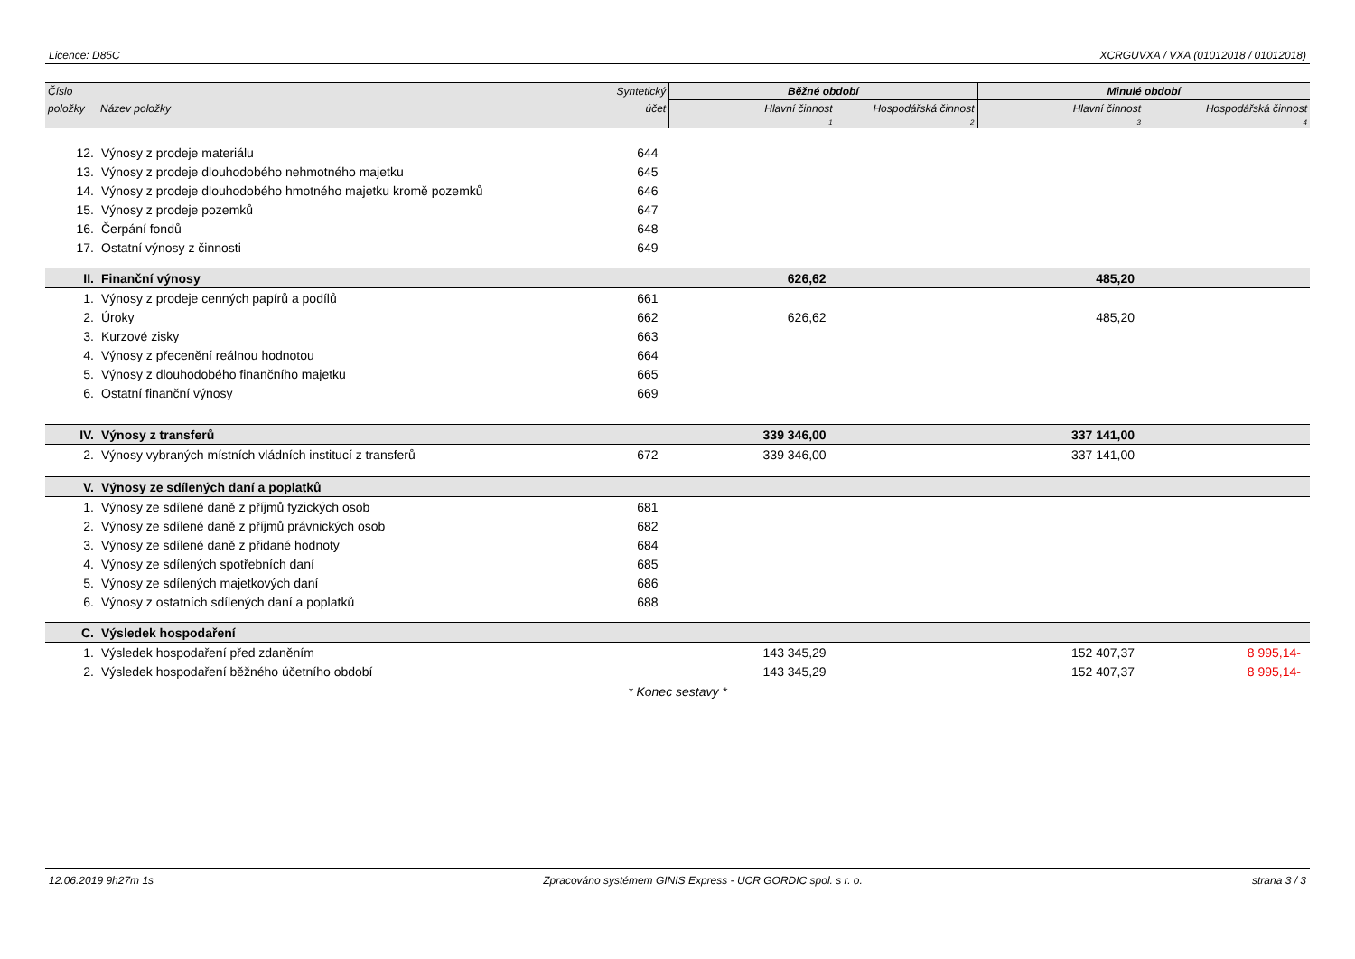Licence: D85C XCRGUVXA / VXA (01012018 / 01012018)
| Číslo | | Syntetický | Běžné období | | Minulé období | |
| --- | --- | --- | --- | --- | --- | --- |
| položky | Název položky | účet | Hlavní činnost | Hospodářská činnost | Hlavní činnost | Hospodářská činnost |
| | | | 1 | 2 | 3 | 4 |
| 12. | Výnosy z prodeje materiálu | 644 | | | | |
| 13. | Výnosy z prodeje dlouhodobého nehmotného majetku | 645 | | | | |
| 14. | Výnosy z prodeje dlouhodobého hmotného majetku kromě pozemků | 646 | | | | |
| 15. | Výnosy z prodeje pozemků | 647 | | | | |
| 16. | Čerpání fondů | 648 | | | | |
| 17. | Ostatní výnosy z činnosti | 649 | | | | |
| II. | Finanční výnosy | | 626,62 | | 485,20 | |
| 1. | Výnosy z prodeje cenných papírů a podílů | 661 | | | | |
| 2. | Úroky | 662 | 626,62 | | 485,20 | |
| 3. | Kurzové zisky | 663 | | | | |
| 4. | Výnosy z přecenění reálnou hodnotou | 664 | | | | |
| 5. | Výnosy z dlouhodobého finančního majetku | 665 | | | | |
| 6. | Ostatní finanční výnosy | 669 | | | | |
| IV. | Výnosy z transferů | | 339 346,00 | | 337 141,00 | |
| 2. | Výnosy vybraných místních vládních institucí z transferů | 672 | 339 346,00 | | 337 141,00 | |
| V. | Výnosy ze sdílených daní a poplatků | | | | | |
| 1. | Výnosy ze sdílené daně z příjmů fyzických osob | 681 | | | | |
| 2. | Výnosy ze sdílené daně z příjmů právnických osob | 682 | | | | |
| 3. | Výnosy ze sdílené daně z přidané hodnoty | 684 | | | | |
| 4. | Výnosy ze sdílených spotřebních daní | 685 | | | | |
| 5. | Výnosy ze sdílených majetkových daní | 686 | | | | |
| 6. | Výnosy z ostatních sdílených daní a poplatků | 688 | | | | |
| C. | Výsledek hospodaření | | | | | |
| 1. | Výsledek hospodaření před zdaněním | | 143 345,29 | | 152 407,37 | 8 995,14- |
| 2. | Výsledek hospodaření běžného účetního období | | 143 345,29 | | 152 407,37 | 8 995,14- |
* Konec sestavy *
12.06.2019 9h27m 1s Zpracováno systémem GINIS Express - UCR GORDIC spol. s r. o. strana 3 / 3